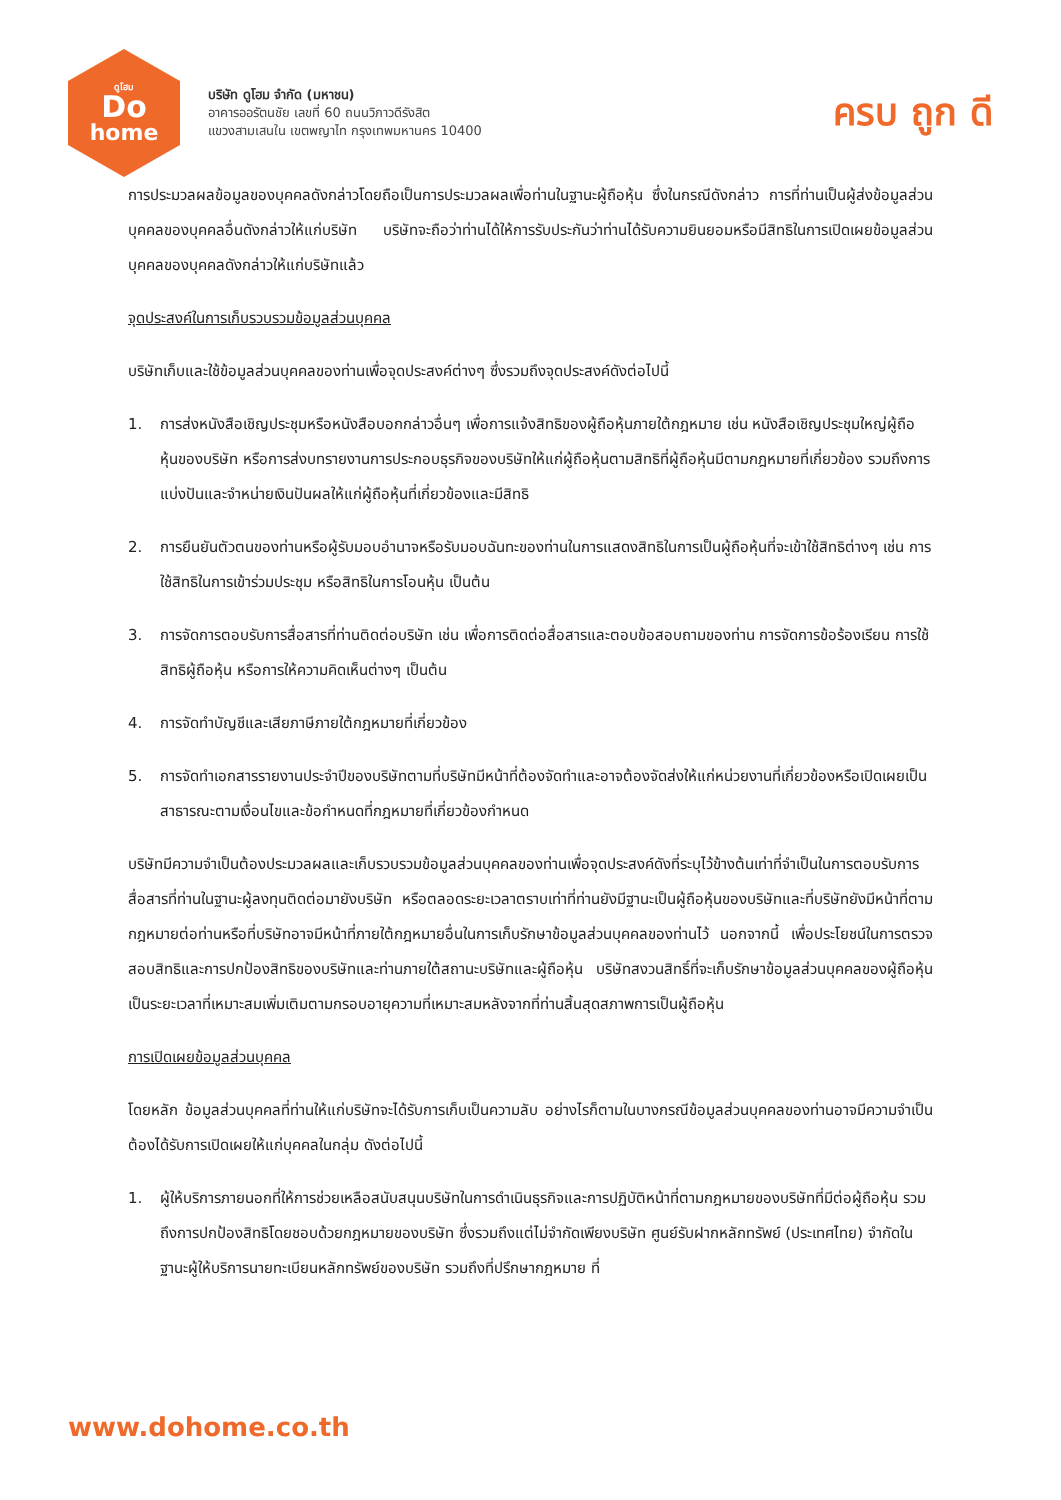ดูโฮม
Do
home
บริษัท ดูโฮม จำกัด (มหาชน)
อาคารออรัตนชัย เลขที่ 60 ถนนวิภาวดีรังสิต
แขวงสามเสนใน เขตพญาไท กรุงเทพมหานคร 10400
ครบ ถูก ดี
การประมวลผลข้อมูลของบุคคลดังกล่าวโดยถือเป็นการประมวลผลเพื่อท่านในฐานะผู้ถือหุ้น ซึ่งในกรณีดังกล่าว การที่ท่านเป็นผู้ส่งข้อมูลส่วนบุคคลของบุคคลอื่นดังกล่าวให้แก่บริษัท บริษัทจะถือว่าท่านได้ให้การรับประกันว่าท่านได้รับความยินยอมหรือมีสิทธิในการเปิดเผยข้อมูลส่วนบุคคลของบุคคลดังกล่าวให้แก่บริษัทแล้ว
จุดประสงค์ในการเก็บรวบรวมข้อมูลส่วนบุคคล
บริษัทเก็บและใช้ข้อมูลส่วนบุคคลของท่านเพื่อจุดประสงค์ต่างๆ ซึ่งรวมถึงจุดประสงค์ดังต่อไปนี้
1. การส่งหนังสือเชิญประชุมหรือหนังสือบอกกล่าวอื่นๆ เพื่อการแจ้งสิทธิของผู้ถือหุ้นภายใต้กฎหมาย เช่น หนังสือเชิญประชุมใหญ่ผู้ถือหุ้นของบริษัท หรือการส่งบทรายงานการประกอบธุรกิจของบริษัทให้แก่ผู้ถือหุ้นตามสิทธิที่ผู้ถือหุ้นมีตามกฎหมายที่เกี่ยวข้อง รวมถึงการแบ่งปันและจำหน่ายเงินปันผลให้แก่ผู้ถือหุ้นที่เกี่ยวข้องและมีสิทธิ
2. การยืนยันตัวตนของท่านหรือผู้รับมอบอำนาจหรือรับมอบฉันทะของท่านในการแสดงสิทธิในการเป็นผู้ถือหุ้นที่จะเข้าใช้สิทธิต่างๆ เช่น การใช้สิทธิในการเข้าร่วมประชุม หรือสิทธิในการโอนหุ้น เป็นต้น
3. การจัดการตอบรับการสื่อสารที่ท่านติดต่อบริษัท เช่น เพื่อการติดต่อสื่อสารและตอบข้อสอบถามของท่าน การจัดการข้อร้องเรียน การใช้สิทธิผู้ถือหุ้น หรือการให้ความคิดเห็นต่างๆ เป็นต้น
4. การจัดทำบัญชีและเสียภาษีภายใต้กฎหมายที่เกี่ยวข้อง
5. การจัดทำเอกสารรายงานประจำปีของบริษัทตามที่บริษัทมีหน้าที่ต้องจัดทำและอาจต้องจัดส่งให้แก่หน่วยงานที่เกี่ยวข้องหรือเปิดเผยเป็นสาธารณะตามเงื่อนไขและข้อกำหนดที่กฎหมายที่เกี่ยวข้องกำหนด
บริษัทมีความจำเป็นต้องประมวลผลและเก็บรวบรวมข้อมูลส่วนบุคคลของท่านเพื่อจุดประสงค์ดังที่ระบุไว้ข้างต้นเท่าที่จำเป็นในการตอบรับการสื่อสารที่ท่านในฐานะผู้ลงทุนติดต่อมายังบริษัท หรือตลอดระยะเวลาตราบเท่าที่ท่านยังมีฐานะเป็นผู้ถือหุ้นของบริษัทและที่บริษัทยังมีหน้าที่ตามกฎหมายต่อท่านหรือที่บริษัทอาจมีหน้าที่ภายใต้กฎหมายอื่นในการเก็บรักษาข้อมูลส่วนบุคคลของท่านไว้ นอกจากนี้ เพื่อประโยชน์ในการตรวจสอบสิทธิและการปกป้องสิทธิของบริษัทและท่านภายใต้สถานะบริษัทและผู้ถือหุ้น บริษัทสงวนสิทธิ์ที่จะเก็บรักษาข้อมูลส่วนบุคคลของผู้ถือหุ้นเป็นระยะเวลาที่เหมาะสมเพิ่มเติมตามกรอบอายุความที่เหมาะสมหลังจากที่ท่านสิ้นสุดสภาพการเป็นผู้ถือหุ้น
การเปิดเผยข้อมูลส่วนบุคคล
โดยหลัก ข้อมูลส่วนบุคคลที่ท่านให้แก่บริษัทจะได้รับการเก็บเป็นความลับ อย่างไรก็ตามในบางกรณีข้อมูลส่วนบุคคลของท่านอาจมีความจำเป็นต้องได้รับการเปิดเผยให้แก่บุคคลในกลุ่ม ดังต่อไปนี้
1. ผู้ให้บริการภายนอกที่ให้การช่วยเหลือสนับสนุนบริษัทในการดำเนินธุรกิจและการปฏิบัติหน้าที่ตามกฎหมายของบริษัทที่มีต่อผู้ถือหุ้น รวมถึงการปกป้องสิทธิโดยชอบด้วยกฎหมายของบริษัท ซึ่งรวมถึงแต่ไม่จำกัดเพียงบริษัท ศูนย์รับฝากหลักทรัพย์ (ประเทศไทย) จำกัดในฐานะผู้ให้บริการนายทะเบียนหลักทรัพย์ของบริษัท รวมถึงที่ปรึกษากฎหมาย ที่
www.dohome.co.th